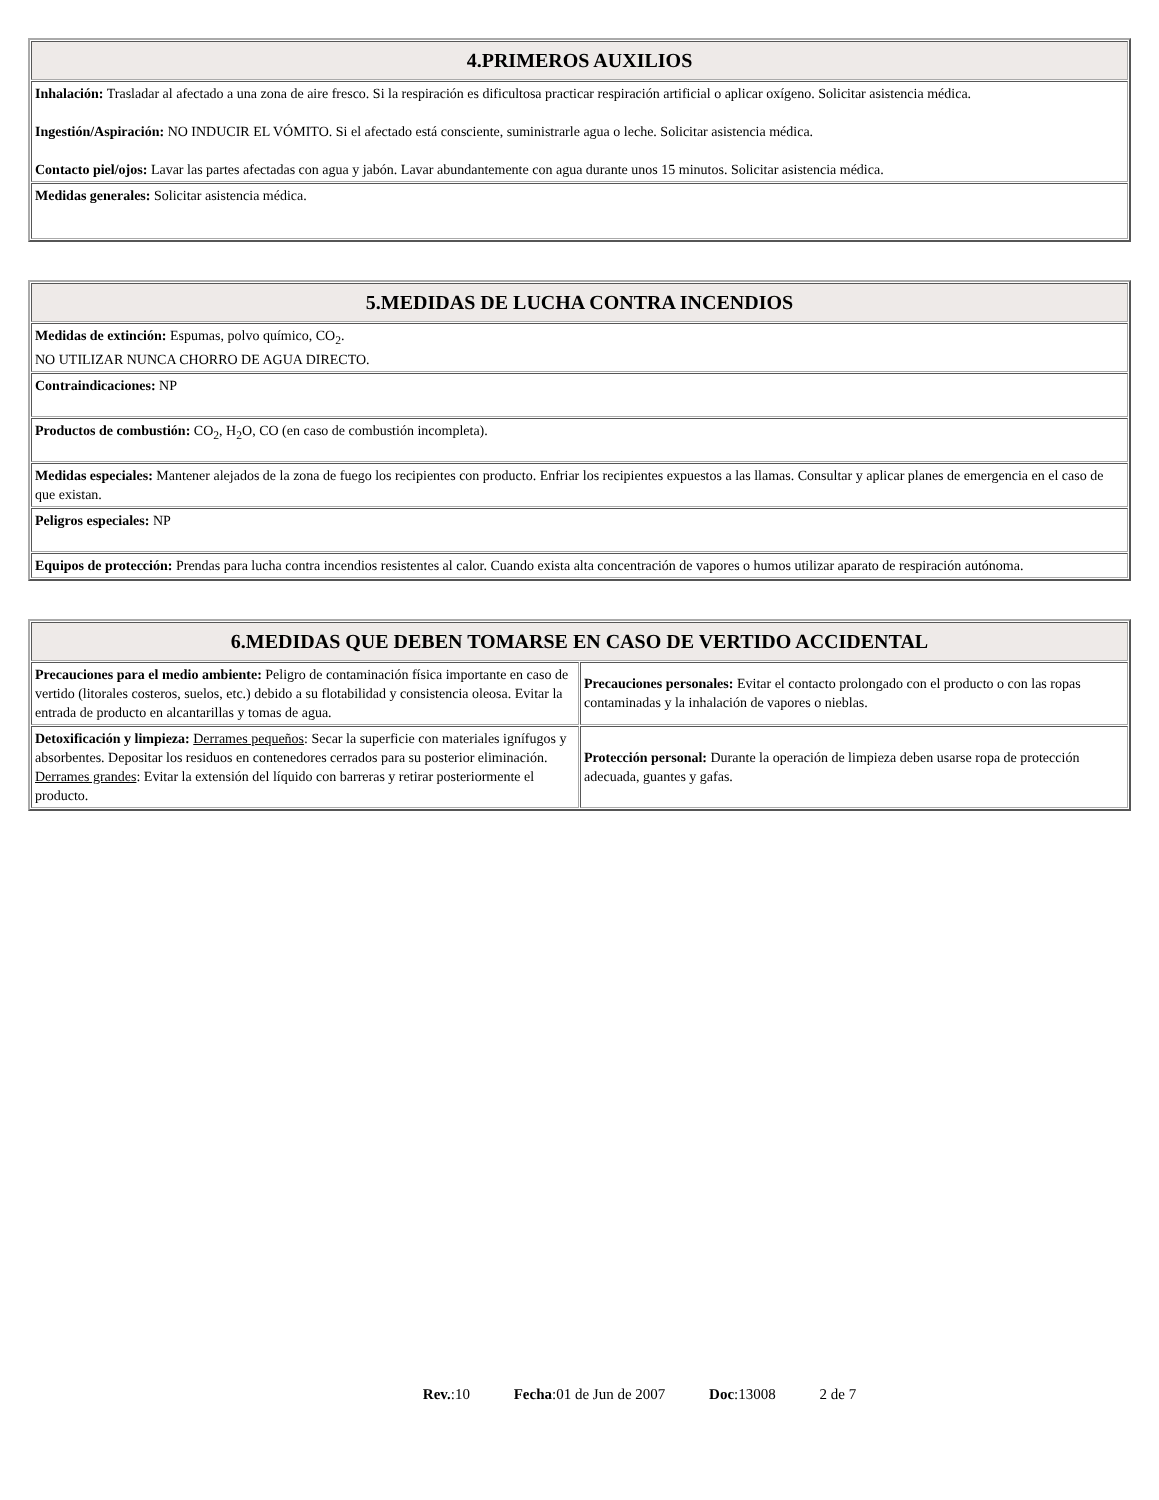| 4.PRIMEROS AUXILIOS |
| --- |
| Inhalación: Trasladar al afectado a una zona de aire fresco. Si la respiración es dificultosa practicar respiración artificial o aplicar oxígeno. Solicitar asistencia médica. Ingestión/Aspiración: NO INDUCIR EL VÓMITO. Si el afectado está consciente, suministrarle agua o leche. Solicitar asistencia médica. Contacto piel/ojos: Lavar las partes afectadas con agua y jabón. Lavar abundantemente con agua durante unos 15 minutos. Solicitar asistencia médica. |
| Medidas generales: Solicitar asistencia médica. |
| 5.MEDIDAS DE LUCHA CONTRA INCENDIOS |
| --- |
| Medidas de extinción: Espumas, polvo químico, CO<sub>2</sub>. NO UTILIZAR NUNCA CHORRO DE AGUA DIRECTO. |
| Contraindicaciones: NP |
| Productos de combustión: CO<sub>2</sub>, H<sub>2</sub>O, CO (en caso de combustión incompleta). |
| Medidas especiales: Mantener alejados de la zona de fuego los recipientes con producto. Enfriar los recipientes expuestos a las llamas. Consultar y aplicar planes de emergencia en el caso de que existan. |
| Peligros especiales: NP |
| Equipos de protección: Prendas para lucha contra incendios resistentes al calor. Cuando exista alta concentración de vapores o humos utilizar aparato de respiración autónoma. |
| 6.MEDIDAS QUE DEBEN TOMARSE EN CASO DE VERTIDO ACCIDENTAL | |
| --- | --- |
| Precauciones para el medio ambiente: Peligro de contaminación física importante en caso de vertido (litorales costeros, suelos, etc.) debido a su flotabilidad y consistencia oleosa. Evitar la entrada de producto en alcantarillas y tomas de agua. | Precauciones personales: Evitar el contacto prolongado con el producto o con las ropas contaminadas y la inhalación de vapores o nieblas. |
| Detoxificación y limpieza: Derrames pequeños : Secar la superficie con materiales ignífugos y absorbentes. Depositar los residuos en contenedores cerrados para su posterior eliminación. Derrames grandes : Evitar la extensión del líquido con barreras y retirar posteriormente el producto. | Protección personal: Durante la operación de limpieza deben usarse ropa de protección adecuada, guantes y gafas. |
Rev.:10 Fecha:01 de Jun de 2007 Doc:13008 2 de 7